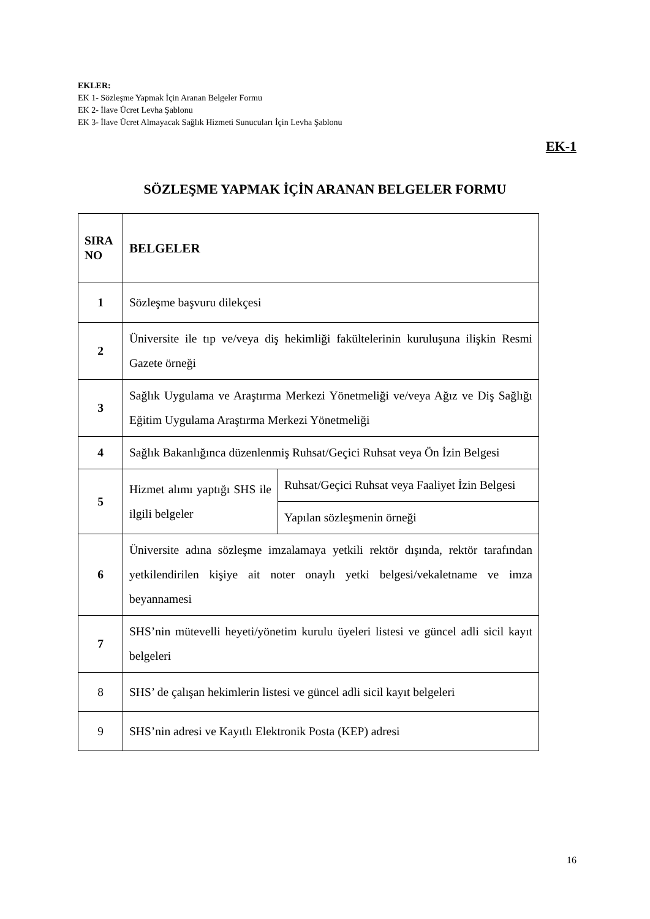EKLER:
EK 1- Sözleşme Yapmak İçin Aranan Belgeler Formu
EK 2- İlave Ücret Levha Şablonu
EK 3- İlave Ücret Almayacak Sağlık Hizmeti Sunucuları İçin Levha Şablonu
EK-1
SÖZLEŞME YAPMAK İÇİN ARANAN BELGELER FORMU
| SIRA NO | BELGELER | |
| --- | --- | --- |
| 1 | Sözleşme başvuru dilekçesi | |
| 2 | Üniversite ile tıp ve/veya diş hekimliği fakültelerinin kuruluşuna ilişkin Resmi Gazete örneği | |
| 3 | Sağlık Uygulama ve Araştırma Merkezi Yönetmeliği ve/veya Ağız ve Diş Sağlığı Eğitim Uygulama Araştırma Merkezi Yönetmeliği | |
| 4 | Sağlık Bakanlığınca düzenlenmiş Ruhsat/Geçici Ruhsat veya Ön İzin Belgesi | |
| 5 | Hizmet alımı yaptığı SHS ile ilgili belgeler | Ruhsat/Geçici Ruhsat veya Faaliyet İzin Belgesi |
| | | Yapılan sözleşmenin örneği |
| 6 | Üniversite adına sözleşme imzalamaya yetkili rektör dışında, rektör tarafından yetkilendirilen kişiye ait noter onaylı yetki belgesi/vekaletname ve imza beyannamesi | |
| 7 | SHS’nin mütevelli heyeti/yönetim kurulu üyeleri listesi ve güncel adli sicil kayıt belgeleri | |
| 8 | SHS’ de çalışan hekimlerin listesi ve güncel adli sicil kayıt belgeleri | |
| 9 | SHS’nin adresi ve Kayıtlı Elektronik Posta (KEP) adresi | |
16